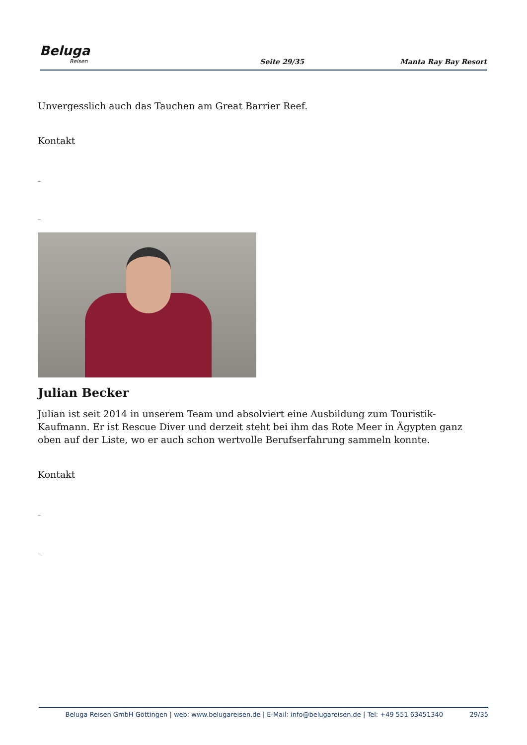Beluga
Reisen
Seite 29/35
Manta Ray Bay Resort
Unvergesslich auch das Tauchen am Great Barrier Reef.
Kontakt
_
_
Julian Becker
Julian ist seit 2014 in unserem Team und absolviert eine Ausbildung zum Touristik-Kaufmann. Er ist Rescue Diver und derzeit steht bei ihm das Rote Meer in Ägypten ganz oben auf der Liste, wo er auch schon wertvolle Berufserfahrung sammeln konnte.
Kontakt
_
_
Beluga Reisen GmbH Göttingen | web: www.belugareisen.de | E-Mail: info@belugareisen.de | Tel: +49 551 63451340
29/35